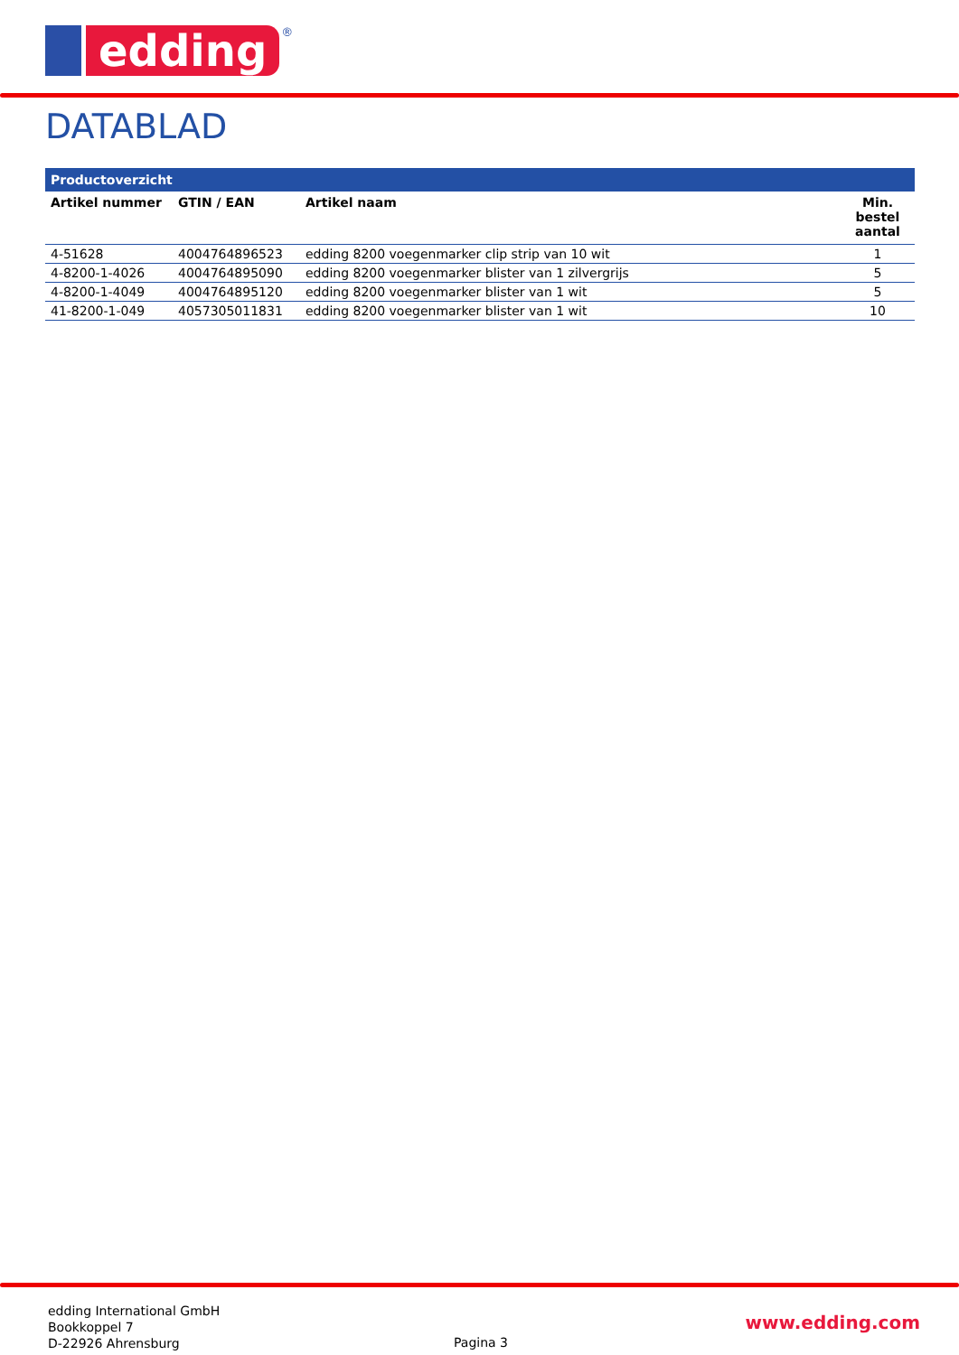edding
®
DATABLAD
| Productoverzicht | | | |
| --- | --- | --- | --- |
| Artikel nummer | GTIN / EAN | Artikel naam | Min. bestel aantal |
| 4-51628 | 4004764896523 | edding 8200 voegenmarker clip strip van 10 wit | 1 |
| 4-8200-1-4026 | 4004764895090 | edding 8200 voegenmarker blister van 1 zilvergrijs | 5 |
| 4-8200-1-4049 | 4004764895120 | edding 8200 voegenmarker blister van 1 wit | 5 |
| 41-8200-1-049 | 4057305011831 | edding 8200 voegenmarker blister van 1 wit | 10 |
edding International GmbH
Bookkoppel 7
D-22926 Ahrensburg
Pagina 3
www.edding.com